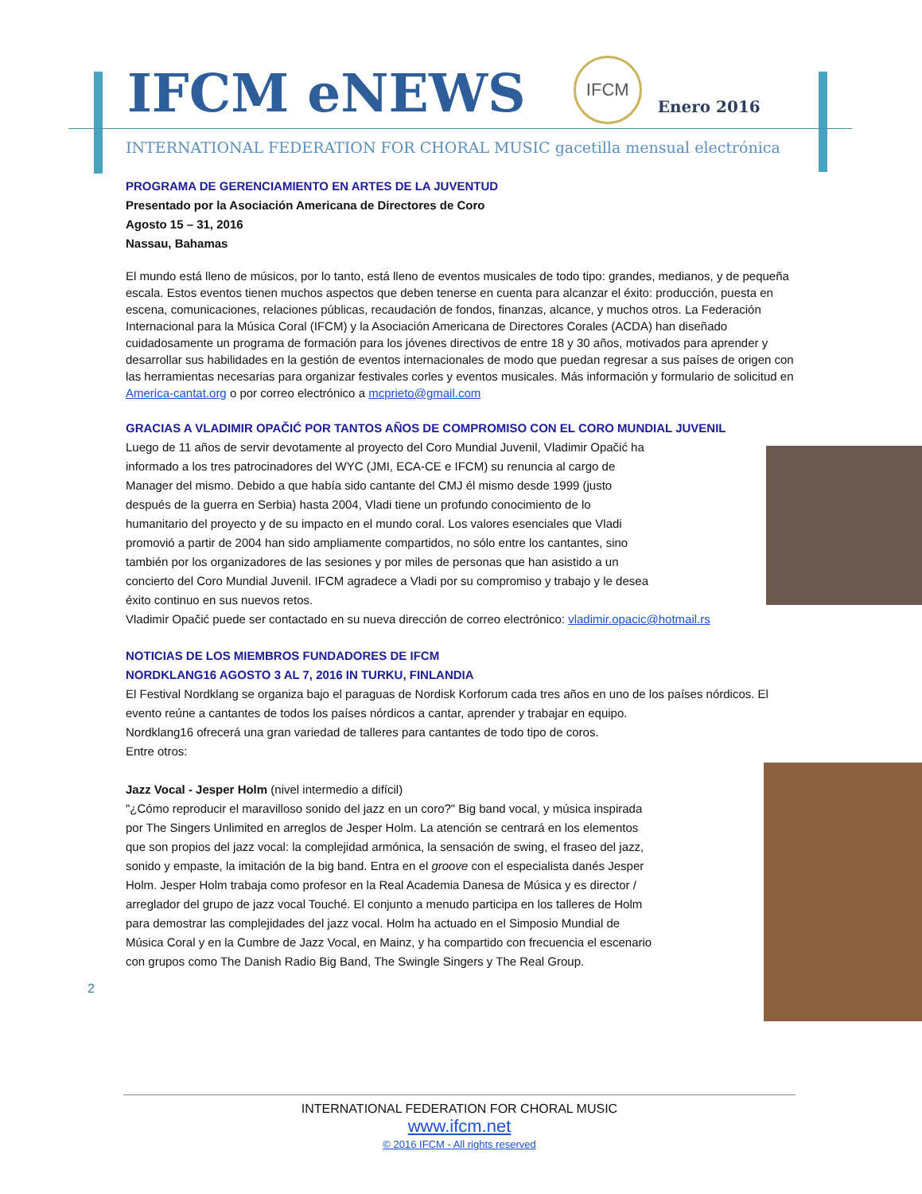IFCM eNEWS
IFCM
Enero 2016
INTERNATIONAL FEDERATION FOR CHORAL MUSIC gacetilla mensual electrónica
PROGRAMA DE GERENCIAMIENTO EN ARTES DE LA JUVENTUD
Presentado por la Asociación Americana de Directores de Coro
Agosto 15 – 31, 2016
Nassau, Bahamas
El mundo está lleno de músicos, por lo tanto, está lleno de eventos musicales de todo tipo: grandes, medianos, y de pequeña escala. Estos eventos tienen muchos aspectos que deben tenerse en cuenta para alcanzar el éxito: producción, puesta en escena, comunicaciones, relaciones públicas, recaudación de fondos, finanzas, alcance, y muchos otros. La Federación Internacional para la Música Coral (IFCM) y la Asociación Americana de Directores Corales (ACDA) han diseñado cuidadosamente un programa de formación para los jóvenes directivos de entre 18 y 30 años, motivados para aprender y desarrollar sus habilidades en la gestión de eventos internacionales de modo que puedan regresar a sus países de origen con las herramientas necesarias para organizar festivales corles y eventos musicales. Más información y formulario de solicitud en America-cantat.org o por correo electrónico a mcprieto@gmail.com
GRACIAS A VLADIMIR OPAČIĆ POR TANTOS AÑOS DE COMPROMISO CON EL CORO MUNDIAL JUVENIL
Luego de 11 años de servir devotamente al proyecto del Coro Mundial Juvenil, Vladimir Opačić ha informado a los tres patrocinadores del WYC (JMI, ECA-CE e IFCM) su renuncia al cargo de Manager del mismo. Debido a que había sido cantante del CMJ él mismo desde 1999 (justo después de la guerra en Serbia) hasta 2004, Vladi tiene un profundo conocimiento de lo humanitario del proyecto y de su impacto en el mundo coral. Los valores esenciales que Vladi promovió a partir de 2004 han sido ampliamente compartidos, no sólo entre los cantantes, sino también por los organizadores de las sesiones y por miles de personas que han asistido a un concierto del Coro Mundial Juvenil. IFCM agradece a Vladi por su compromiso y trabajo y le desea éxito continuo en sus nuevos retos.
Vladimir Opačić puede ser contactado en su nueva dirección de correo electrónico: vladimir.opacic@hotmail.rs
NOTICIAS DE LOS MIEMBROS FUNDADORES DE IFCM
NORDKLANG16 AGOSTO 3 AL 7, 2016 IN TURKU, FINLANDIA
El Festival Nordklang se organiza bajo el paraguas de Nordisk Korforum cada tres años en uno de los países nórdicos. El evento reúne a cantantes de todos los países nórdicos a cantar, aprender y trabajar en equipo.
Nordklang16 ofrecerá una gran variedad de talleres para cantantes de todo tipo de coros.
Entre otros:
Jazz Vocal - Jesper Holm (nivel intermedio a difícil)
"¿Cómo reproducir el maravilloso sonido del jazz en un coro?" Big band vocal, y música inspirada por The Singers Unlimited en arreglos de Jesper Holm. La atención se centrará en los elementos que son propios del jazz vocal: la complejidad armónica, la sensación de swing, el fraseo del jazz, sonido y empaste, la imitación de la big band. Entra en el groove con el especialista danés Jesper Holm. Jesper Holm trabaja como profesor en la Real Academia Danesa de Música y es director / arreglador del grupo de jazz vocal Touché. El conjunto a menudo participa en los talleres de Holm para demostrar las complejidades del jazz vocal. Holm ha actuado en el Simposio Mundial de Música Coral y en la Cumbre de Jazz Vocal, en Mainz, y ha compartido con frecuencia el escenario con grupos como The Danish Radio Big Band, The Swingle Singers y The Real Group.
2
INTERNATIONAL FEDERATION FOR CHORAL MUSIC
www.ifcm.net
© 2016 IFCM - All rights reserved